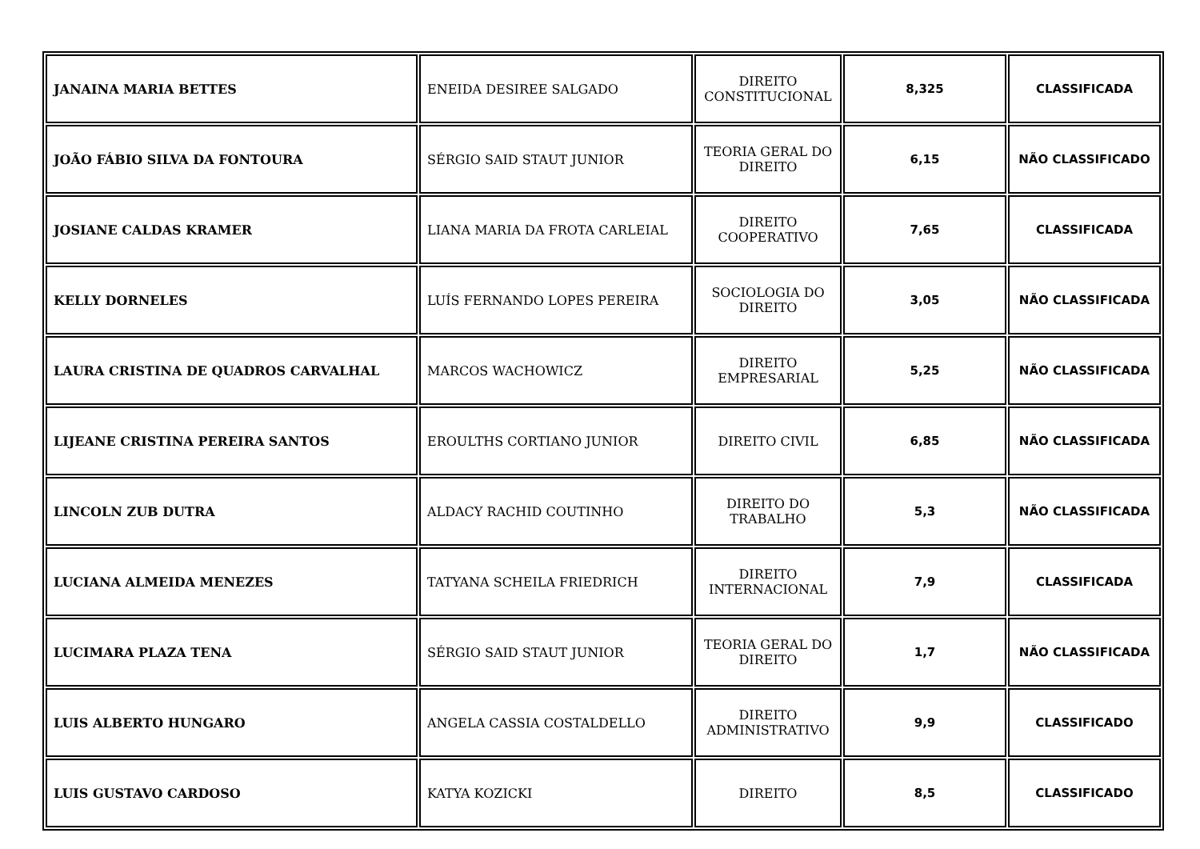| JANAINA MARIA BETTES | ENEIDA DESIREE SALGADO | DIREITO CONSTITUCIONAL | 8,325 | CLASSIFICADA |
| JOÃO FÁBIO SILVA DA FONTOURA | SÉRGIO SAID STAUT JUNIOR | TEORIA GERAL DO DIREITO | 6,15 | NÃO CLASSIFICADO |
| JOSIANE CALDAS KRAMER | LIANA MARIA DA FROTA CARLEIAL | DIREITO COOPERATIVO | 7,65 | CLASSIFICADA |
| KELLY DORNELES | LUÍS FERNANDO LOPES PEREIRA | SOCIOLOGIA DO DIREITO | 3,05 | NÃO CLASSIFICADA |
| LAURA CRISTINA DE QUADROS CARVALHAL | MARCOS WACHOWICZ | DIREITO EMPRESARIAL | 5,25 | NÃO CLASSIFICADA |
| LIJEANE CRISTINA PEREIRA SANTOS | EROULTHS CORTIANO JUNIOR | DIREITO CIVIL | 6,85 | NÃO CLASSIFICADA |
| LINCOLN ZUB DUTRA | ALDACY RACHID COUTINHO | DIREITO DO TRABALHO | 5,3 | NÃO CLASSIFICADA |
| LUCIANA ALMEIDA MENEZES | TATYANA SCHEILA FRIEDRICH | DIREITO INTERNACIONAL | 7,9 | CLASSIFICADA |
| LUCIMARA PLAZA TENA | SÉRGIO SAID STAUT JUNIOR | TEORIA GERAL DO DIREITO | 1,7 | NÃO CLASSIFICADA |
| LUIS ALBERTO HUNGARO | ANGELA CASSIA COSTALDELLO | DIREITO ADMINISTRATIVO | 9,9 | CLASSIFICADO |
| LUIS GUSTAVO CARDOSO | KATYA KOZICKI | DIREITO | 8,5 | CLASSIFICADO |